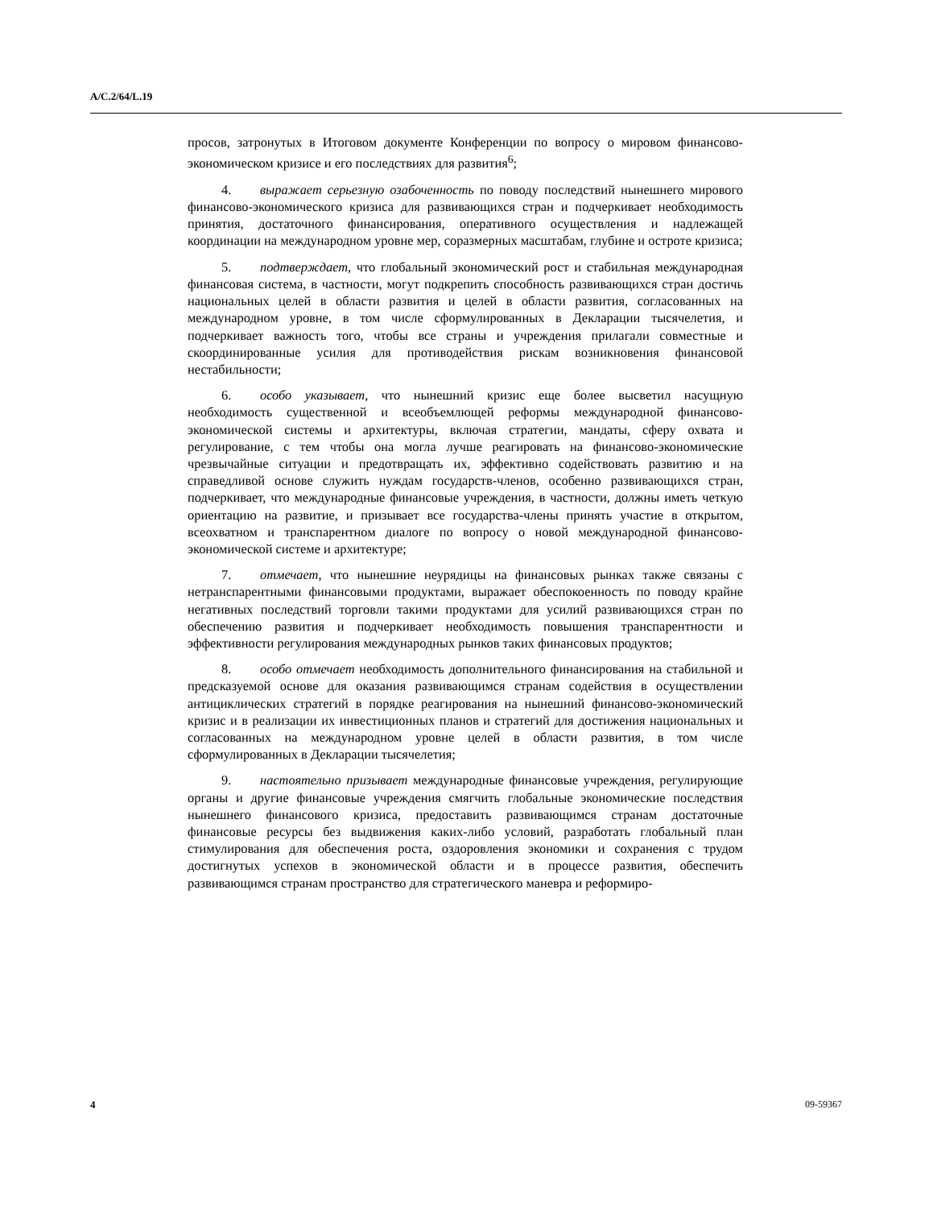A/C.2/64/L.19
просов, затронутых в Итоговом документе Конференции по вопросу о мировом финансово-экономическом кризисе и его последствиях для развития<sup>6</sup>;
4. выражает серьезную озабоченность по поводу последствий нынешнего мирового финансово-экономического кризиса для развивающихся стран и подчеркивает необходимость принятия, достаточного финансирования, оперативного осуществления и надлежащей координации на международном уровне мер, соразмерных масштабам, глубине и остроте кризиса;
5. подтверждает, что глобальный экономический рост и стабильная международная финансовая система, в частности, могут подкрепить способность развивающихся стран достичь национальных целей в области развития и целей в области развития, согласованных на международном уровне, в том числе сформулированных в Декларации тысячелетия, и подчеркивает важность того, чтобы все страны и учреждения прилагали совместные и скоординированные усилия для противодействия рискам возникновения финансовой нестабильности;
6. особо указывает, что нынешний кризис еще более высветил насущную необходимость существенной и всеобъемлющей реформы международной финансово-экономической системы и архитектуры, включая стратегии, мандаты, сферу охвата и регулирование, с тем чтобы она могла лучше реагировать на финансово-экономические чрезвычайные ситуации и предотвращать их, эффективно содействовать развитию и на справедливой основе служить нуждам государств-членов, особенно развивающихся стран, подчеркивает, что международные финансовые учреждения, в частности, должны иметь четкую ориентацию на развитие, и призывает все государства-члены принять участие в открытом, всеохватном и транспарентном диалоге по вопросу о новой международной финансово-экономической системе и архитектуре;
7. отмечает, что нынешние неурядицы на финансовых рынках также связаны с нетранспарентными финансовыми продуктами, выражает обеспокоенность по поводу крайне негативных последствий торговли такими продуктами для усилий развивающихся стран по обеспечению развития и подчеркивает необходимость повышения транспарентности и эффективности регулирования международных рынков таких финансовых продуктов;
8. особо отмечает необходимость дополнительного финансирования на стабильной и предсказуемой основе для оказания развивающимся странам содействия в осуществлении антициклических стратегий в порядке реагирования на нынешний финансово-экономический кризис и в реализации их инвестиционных планов и стратегий для достижения национальных и согласованных на международном уровне целей в области развития, в том числе сформулированных в Декларации тысячелетия;
9. настоятельно призывает международные финансовые учреждения, регулирующие органы и другие финансовые учреждения смягчить глобальные экономические последствия нынешнего финансового кризиса, предоставить развивающимся странам достаточные финансовые ресурсы без выдвижения каких-либо условий, разработать глобальный план стимулирования для обеспечения роста, оздоровления экономики и сохранения с трудом достигнутых успехов в экономической области и в процессе развития, обеспечить развивающимся странам пространство для стратегического маневра и реформиро-
4 09-59367